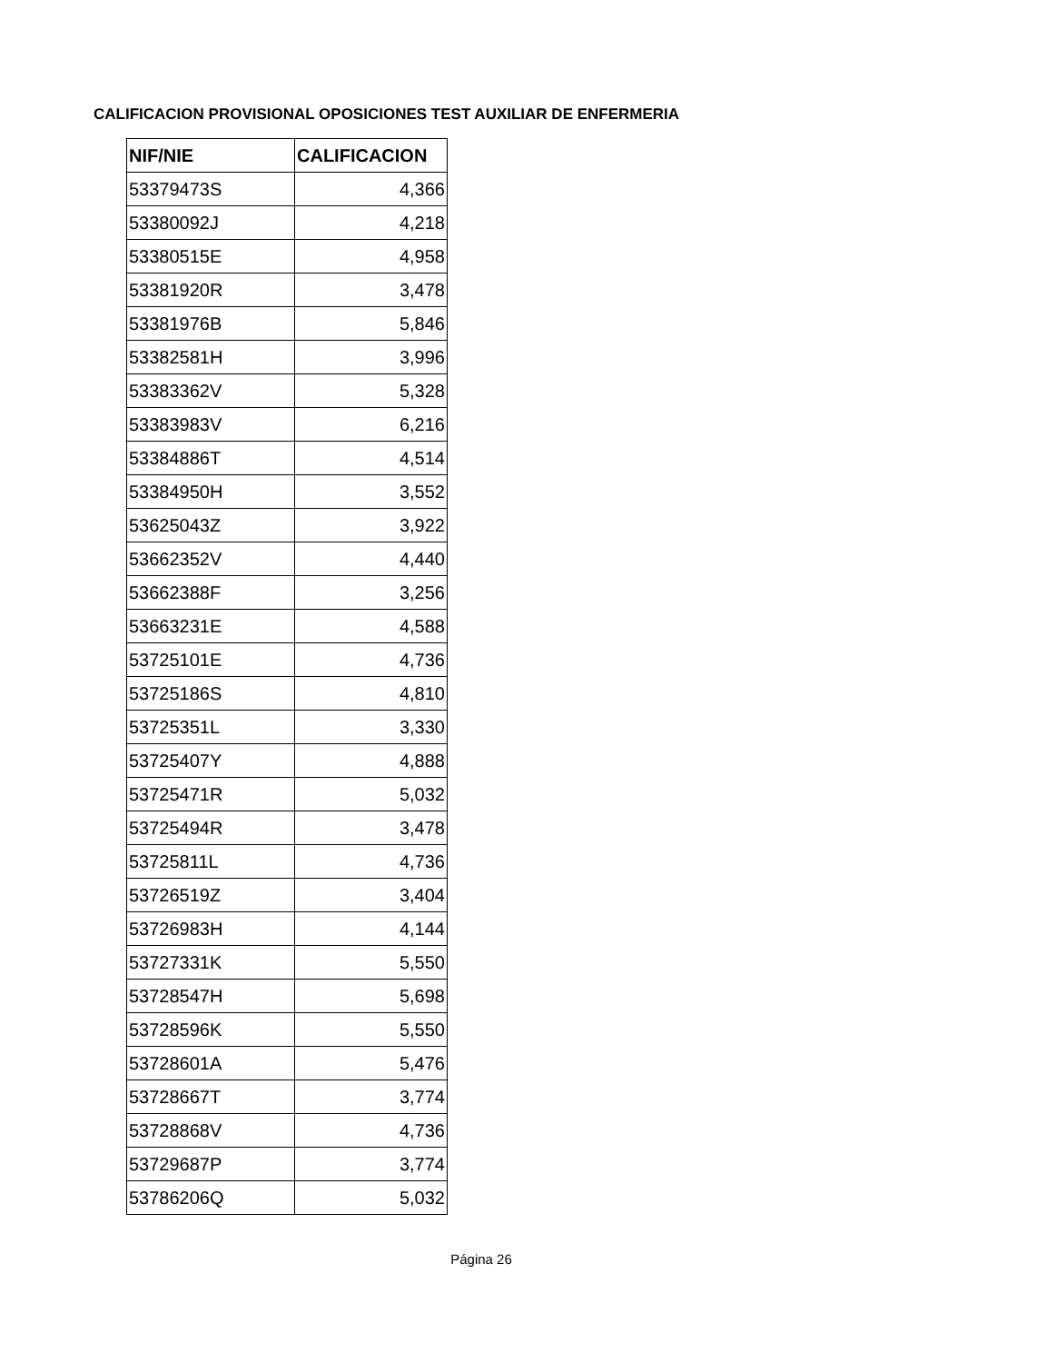CALIFICACION PROVISIONAL OPOSICIONES TEST AUXILIAR DE ENFERMERIA
| NIF/NIE | CALIFICACION |
| --- | --- |
| 53379473S | 4,366 |
| 53380092J | 4,218 |
| 53380515E | 4,958 |
| 53381920R | 3,478 |
| 53381976B | 5,846 |
| 53382581H | 3,996 |
| 53383362V | 5,328 |
| 53383983V | 6,216 |
| 53384886T | 4,514 |
| 53384950H | 3,552 |
| 53625043Z | 3,922 |
| 53662352V | 4,440 |
| 53662388F | 3,256 |
| 53663231E | 4,588 |
| 53725101E | 4,736 |
| 53725186S | 4,810 |
| 53725351L | 3,330 |
| 53725407Y | 4,888 |
| 53725471R | 5,032 |
| 53725494R | 3,478 |
| 53725811L | 4,736 |
| 53726519Z | 3,404 |
| 53726983H | 4,144 |
| 53727331K | 5,550 |
| 53728547H | 5,698 |
| 53728596K | 5,550 |
| 53728601A | 5,476 |
| 53728667T | 3,774 |
| 53728868V | 4,736 |
| 53729687P | 3,774 |
| 53786206Q | 5,032 |
Página 26